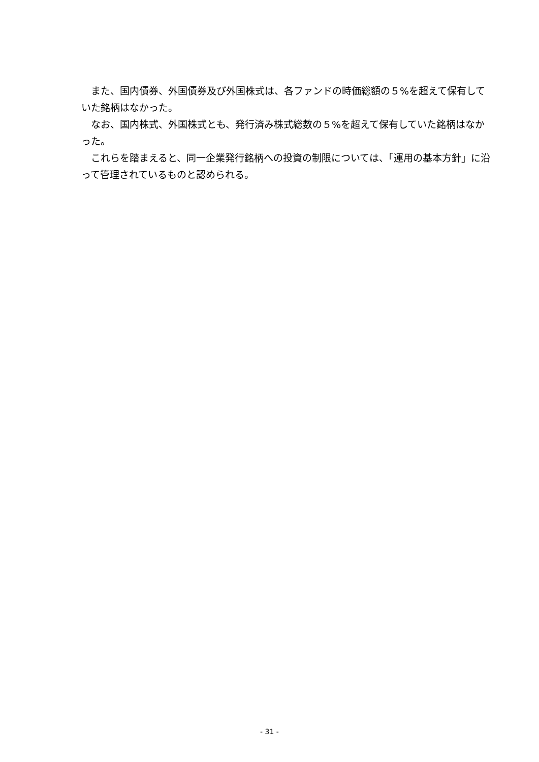また、国内債券、外国債券及び外国株式は、各ファンドの時価総額の５%を超えて保有していた銘柄はなかった。
なお、国内株式、外国株式とも、発行済み株式総数の５%を超えて保有していた銘柄はなかった。
これらを踏まえると、同一企業発行銘柄への投資の制限については、「運用の基本方針」に沿って管理されているものと認められる。
- 31 -